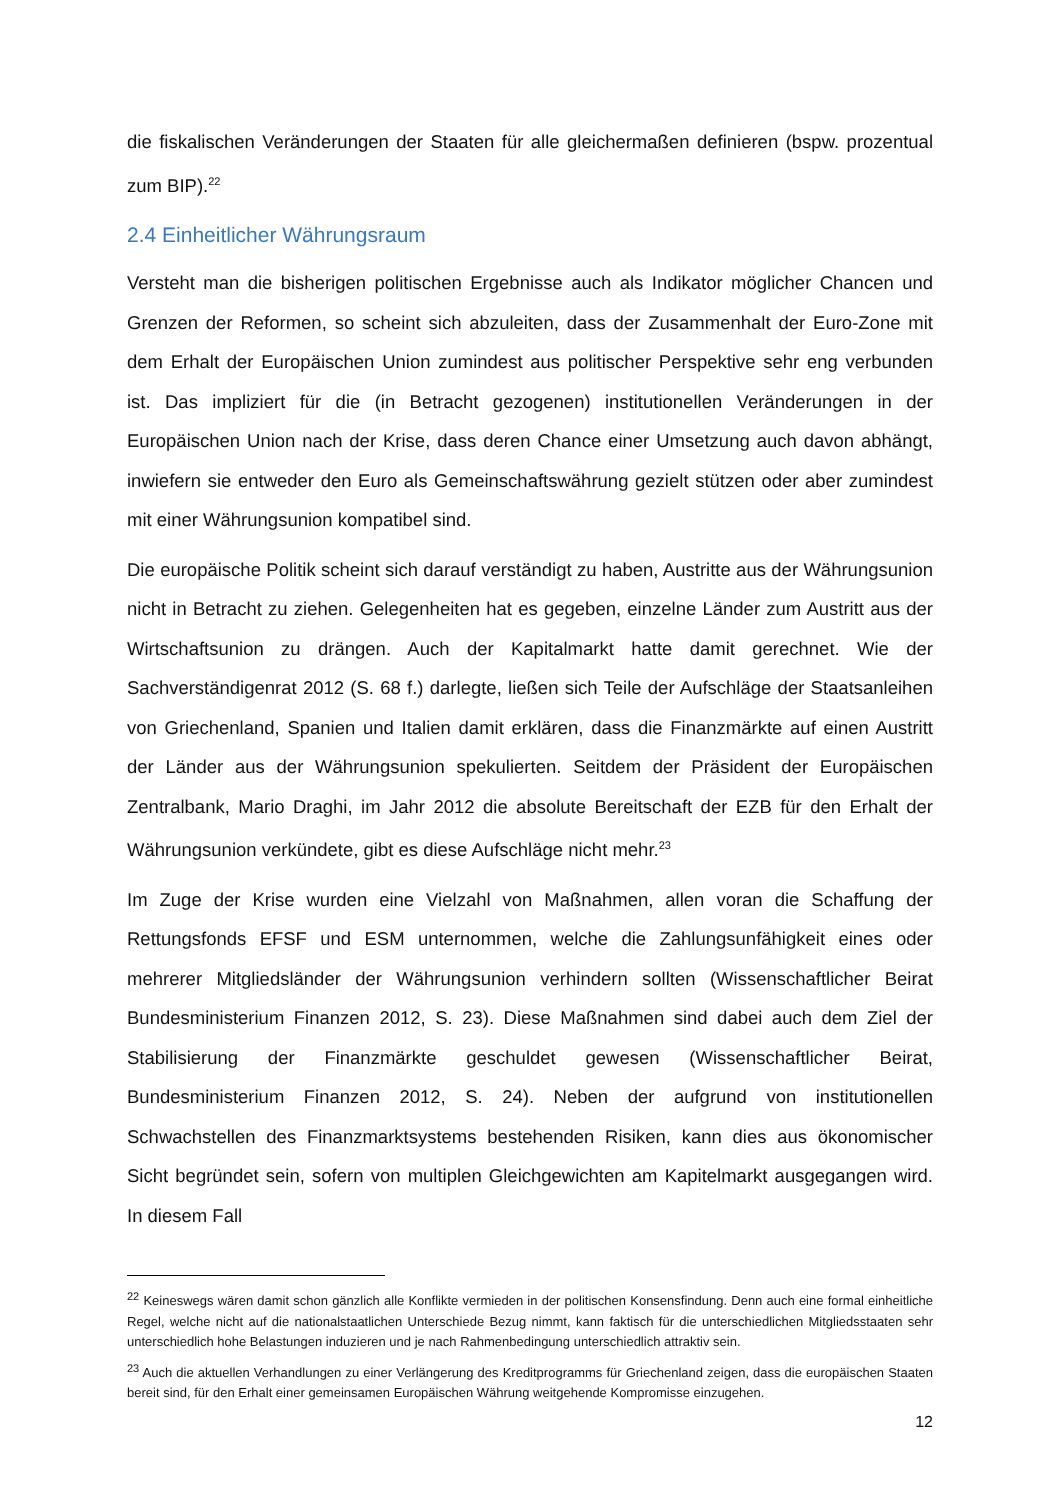die fiskalischen Veränderungen der Staaten für alle gleichermaßen definieren (bspw. prozentual zum BIP).<sup>22</sup>
2.4 Einheitlicher Währungsraum
Versteht man die bisherigen politischen Ergebnisse auch als Indikator möglicher Chancen und Grenzen der Reformen, so scheint sich abzuleiten, dass der Zusammenhalt der Euro-Zone mit dem Erhalt der Europäischen Union zumindest aus politischer Perspektive sehr eng verbunden ist. Das impliziert für die (in Betracht gezogenen) institutionellen Veränderungen in der Europäischen Union nach der Krise, dass deren Chance einer Umsetzung auch davon abhängt, inwiefern sie entweder den Euro als Gemeinschaftswährung gezielt stützen oder aber zumindest mit einer Währungsunion kompatibel sind.
Die europäische Politik scheint sich darauf verständigt zu haben, Austritte aus der Währungsunion nicht in Betracht zu ziehen. Gelegenheiten hat es gegeben, einzelne Länder zum Austritt aus der Wirtschaftsunion zu drängen. Auch der Kapitalmarkt hatte damit gerechnet. Wie der Sachverständigenrat 2012 (S. 68 f.) darlegte, ließen sich Teile der Aufschläge der Staatsanleihen von Griechenland, Spanien und Italien damit erklären, dass die Finanzmärkte auf einen Austritt der Länder aus der Währungsunion spekulierten. Seitdem der Präsident der Europäischen Zentralbank, Mario Draghi, im Jahr 2012 die absolute Bereitschaft der EZB für den Erhalt der Währungsunion verkündete, gibt es diese Aufschläge nicht mehr.<sup>23</sup>
Im Zuge der Krise wurden eine Vielzahl von Maßnahmen, allen voran die Schaffung der Rettungsfonds EFSF und ESM unternommen, welche die Zahlungsunfähigkeit eines oder mehrerer Mitgliedsländer der Währungsunion verhindern sollten (Wissenschaftlicher Beirat Bundesministerium Finanzen 2012, S. 23). Diese Maßnahmen sind dabei auch dem Ziel der Stabilisierung der Finanzmärkte geschuldet gewesen (Wissenschaftlicher Beirat, Bundesministerium Finanzen 2012, S. 24). Neben der aufgrund von institutionellen Schwachstellen des Finanzmarktsystems bestehenden Risiken, kann dies aus ökonomischer Sicht begründet sein, sofern von multiplen Gleichgewichten am Kapitelmarkt ausgegangen wird. In diesem Fall
<sup>22</sup> Keineswegs wären damit schon gänzlich alle Konflikte vermieden in der politischen Konsensfindung. Denn auch eine formal einheitliche Regel, welche nicht auf die nationalstaatlichen Unterschiede Bezug nimmt, kann faktisch für die unterschiedlichen Mitgliedsstaaten sehr unterschiedlich hohe Belastungen induzieren und je nach Rahmenbedingung unterschiedlich attraktiv sein.
<sup>23</sup> Auch die aktuellen Verhandlungen zu einer Verlängerung des Kreditprogramms für Griechenland zeigen, dass die europäischen Staaten bereit sind, für den Erhalt einer gemeinsamen Europäischen Währung weitgehende Kompromisse einzugehen.
12